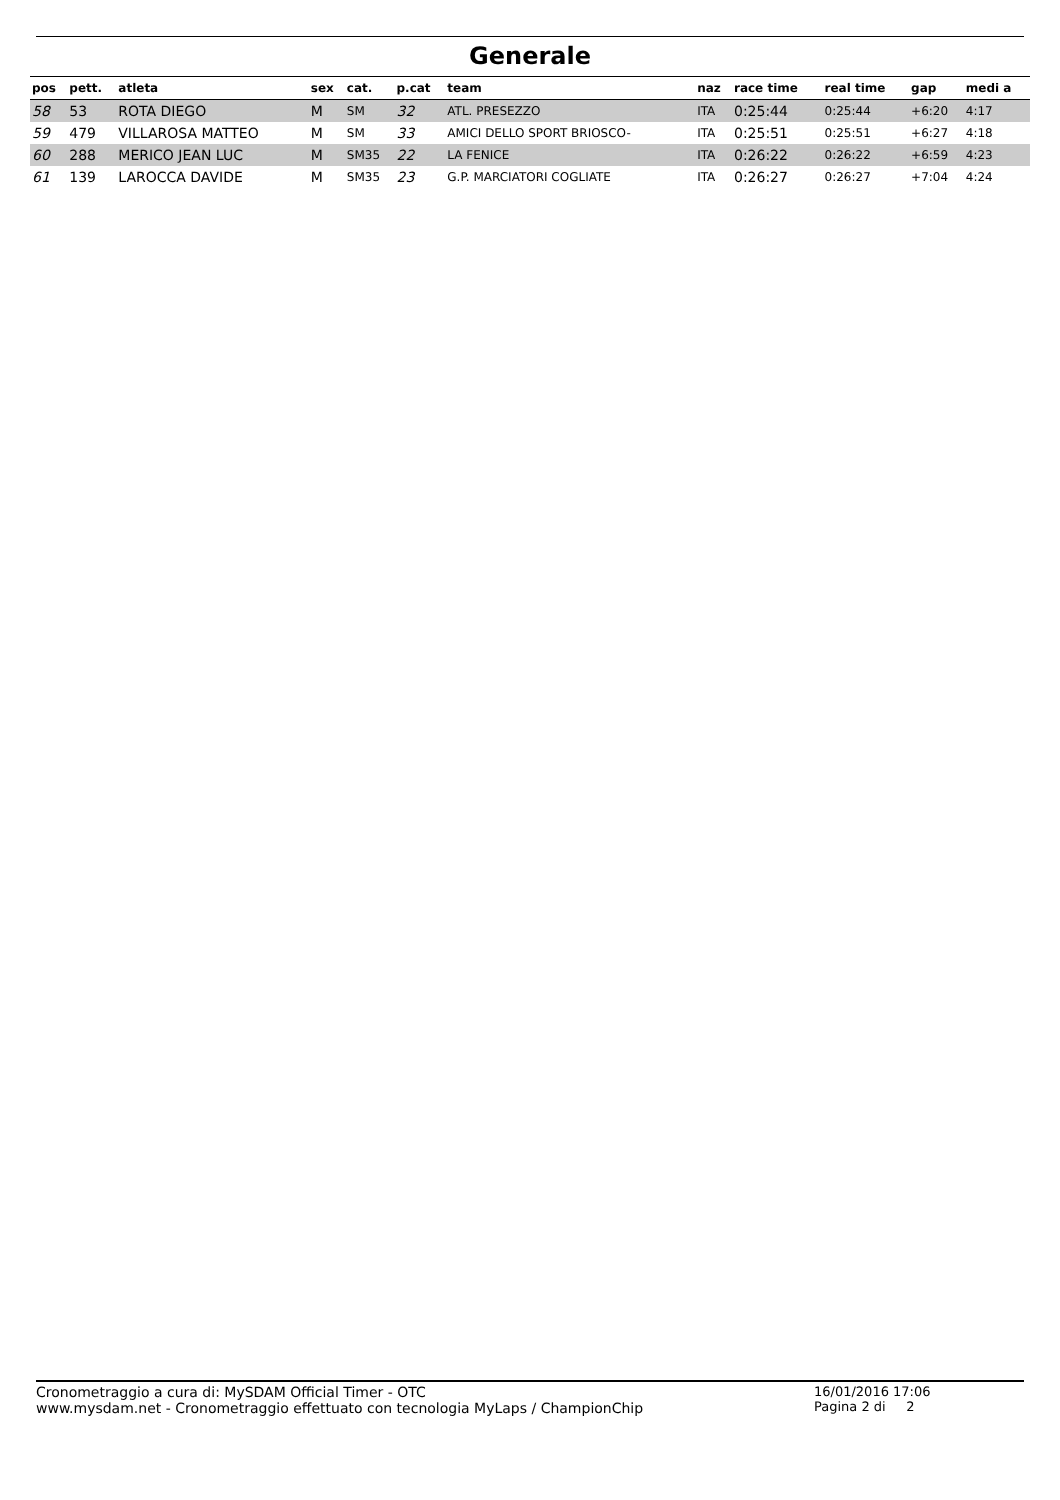Generale
| pos | pett. | atleta | sex | cat. | p.cat | team | naz | race time | real time | gap | medi a |
| --- | --- | --- | --- | --- | --- | --- | --- | --- | --- | --- | --- |
| 58 | 53 | ROTA DIEGO | M | SM | 32 | ATL. PRESEZZO | ITA | 0:25:44 | 0:25:44 | +6:20 | 4:17 |
| 59 | 479 | VILLAROSA MATTEO | M | SM | 33 | AMICI DELLO SPORT BRIOSCO- | ITA | 0:25:51 | 0:25:51 | +6:27 | 4:18 |
| 60 | 288 | MERICO JEAN LUC | M | SM35 | 22 | LA FENICE | ITA | 0:26:22 | 0:26:22 | +6:59 | 4:23 |
| 61 | 139 | LAROCCA DAVIDE | M | SM35 | 23 | G.P. MARCIATORI COGLIATE | ITA | 0:26:27 | 0:26:27 | +7:04 | 4:24 |
Cronometraggio a cura di: MySDAM Official Timer - OTC
www.mysdam.net - Cronometraggio effettuato con tecnologia MyLaps / ChampionChip
16/01/2016 17:06
Pagina 2 di 2